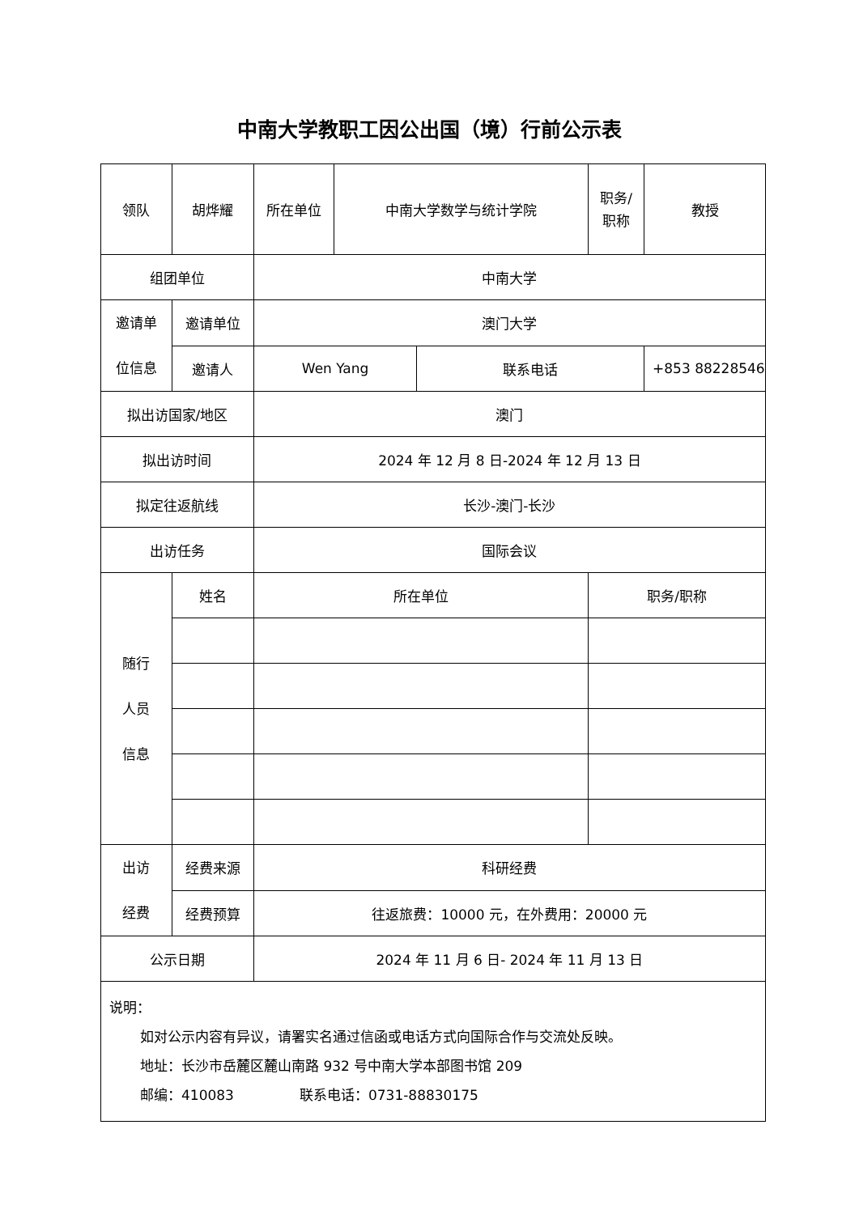中南大学教职工因公出国（境）行前公示表
| 领队 | 胡烨耀 | 所在单位 | 中南大学数学与统计学院 | | 职务/ 职称 | 教授 |
| 组团单位 | | 中南大学 | | | | |
| 邀请单 位信息 | 邀请单位 | 澳门大学 | | | | |
| | 邀请人 | Wen Yang | | 联系电话 | | +853 88228546 |
| 拟出访国家/地区 | | 澳门 | | | | |
| 拟出访时间 | | 2024 年 12 月 8 日-2024 年 12 月 13 日 | | | | |
| 拟定往返航线 | | 长沙-澳门-长沙 | | | | |
| 出访任务 | | 国际会议 | | | | |
| 随行 人员 信息 | 姓名 | 所在单位 | | | 职务/职称 | |
| 出访 经费 | 经费来源 | 科研经费 | | | | |
| | 经费预算 | 往返旅费：10000 元，在外费用：20000 元 | | | | |
| 公示日期 | | 2024 年 11 月 6 日- 2024 年 11 月 13 日 | | | | |
| 说明： 如对公示内容有异议，请署实名通过信函或电话方式向国际合作与交流处反映。 地址：长沙市岳麓区麓山南路 932 号中南大学本部图书馆 209 邮编：410083 联系电话：0731-88830175 | | | | | | |